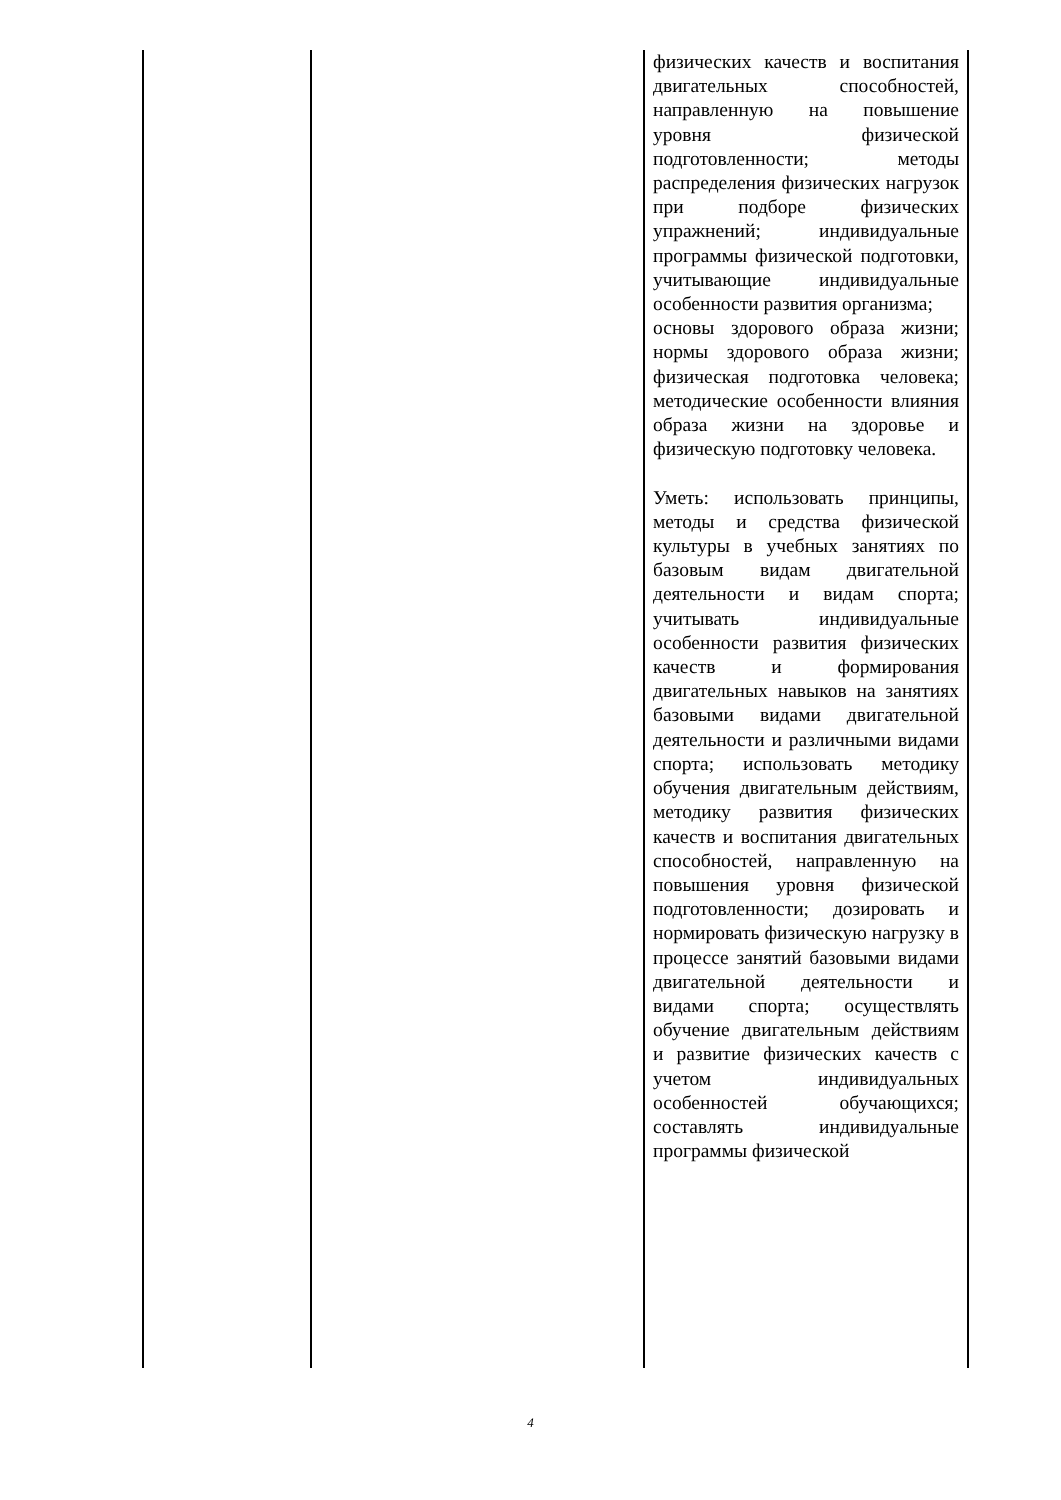| | | физических качеств и воспитания двигательных способностей, направленную на повышение уровня физической подготовленности; методы распределения физических нагрузок при подборе физических упражнений; индивидуальные программы физической подготовки, учитывающие индивидуальные особенности развития организма; основы здорового образа жизни; нормы здорового образа жизни; физическая подготовка человека; методические особенности влияния образа жизни на здоровье и физическую подготовку человека. Уметь: использовать принципы, методы и средства физической культуры в учебных занятиях по базовым видам двигательной деятельности и видам спорта; учитывать индивидуальные особенности развития физических качеств и формирования двигательных навыков на занятиях базовыми видами двигательной деятельности и различными видами спорта; использовать методику обучения двигательным действиям, методику развития физических качеств и воспитания двигательных способностей, направленную на повышения уровня физической подготовленности; дозировать и нормировать физическую нагрузку в процессе занятий базовыми видами двигательной деятельности и видами спорта; осуществлять обучение двигательным действиям и развитие физических качеств с учетом индивидуальных особенностей обучающихся; составлять индивидуальные программы физической |
4